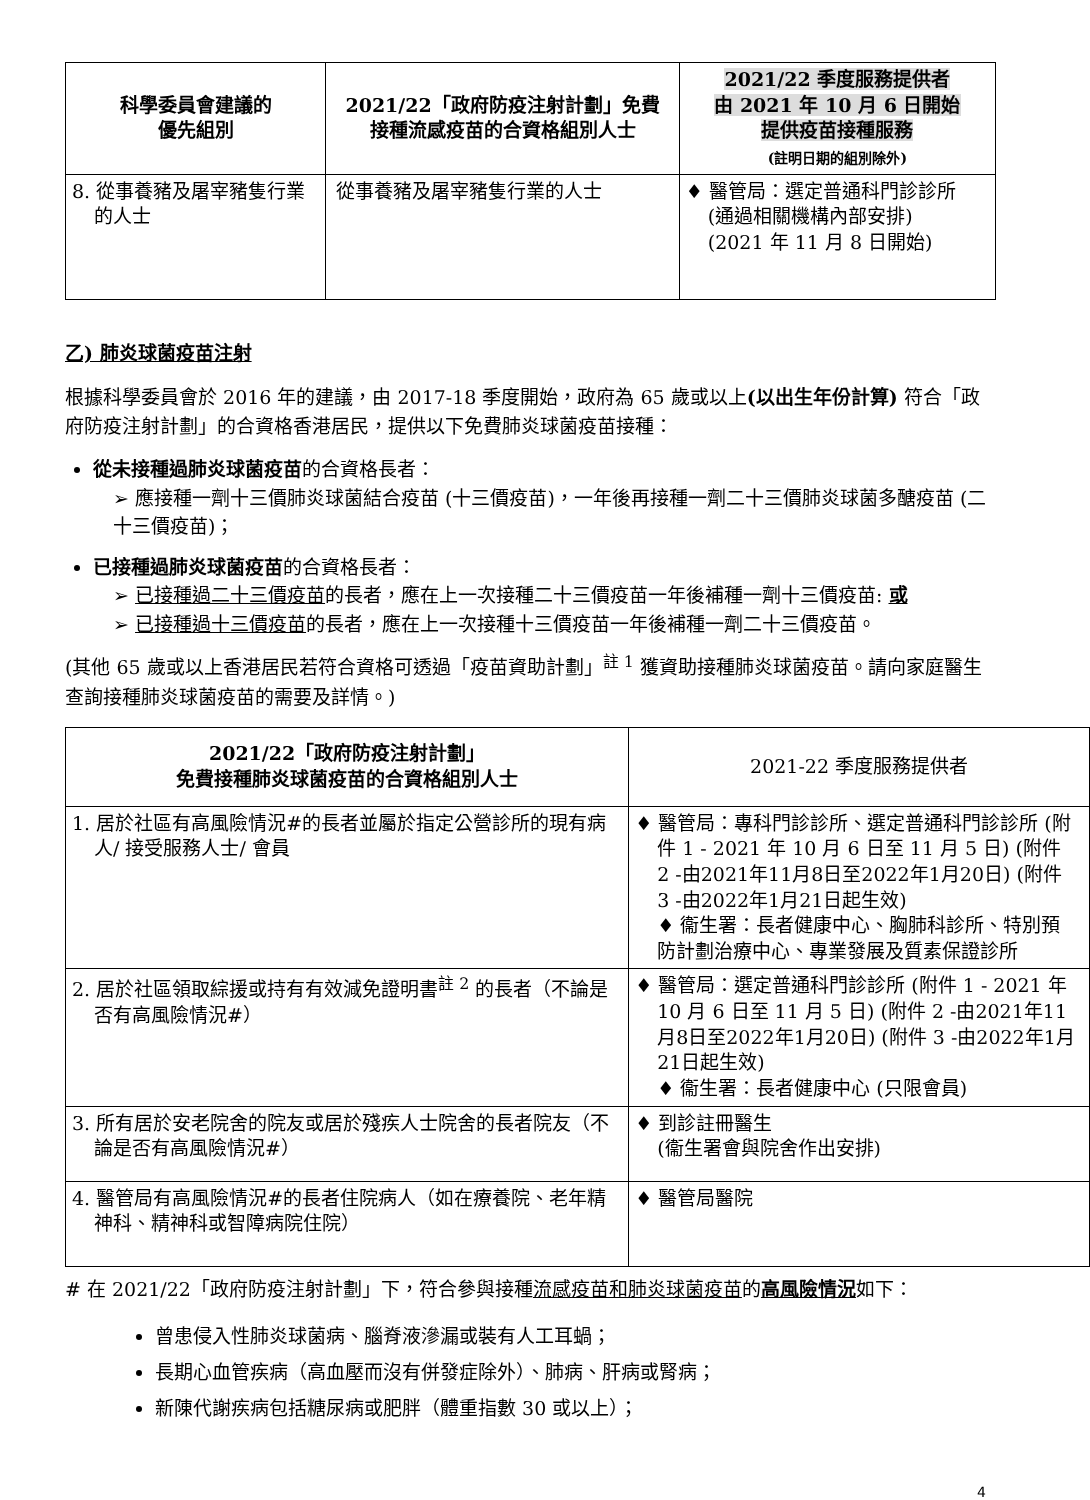| 科學委員會建議的 優先組別 | 2021/22「政府防疫注射計劃」免費接種流感疫苗的合資格組別人士 | 2021/22 季度服務提供者 由 2021 年 10 月 6 日開始 提供疫苗接種服務 (註明日期的組別除外) |
| --- | --- | --- |
| 8. 從事養豬及屠宰豬隻行業的人士 | 從事養豬及屠宰豬隻行業的人士 | ♦ 醫管局：選定普通科門診診所 (通過相關機構內部安排) (2021 年 11 月 8 日開始) |
乙) 肺炎球菌疫苗注射
根據科學委員會於 2016 年的建議，由 2017-18 季度開始，政府為 65 歲或以上(以出生年份計算) 符合「政府防疫注射計劃」的合資格香港居民，提供以下免費肺炎球菌疫苗接種：
從未接種過肺炎球菌疫苗的合資格長者：
➢ 應接種一劑十三價肺炎球菌結合疫苗 (十三價疫苗)，一年後再接種一劑二十三價肺炎球菌多醣疫苗 (二十三價疫苗)；
已接種過肺炎球菌疫苗的合資格長者：
➢ 已接種過二十三價疫苗的長者，應在上一次接種二十三價疫苗一年後補種一劑十三價疫苗: 或
➢ 已接種過十三價疫苗的長者，應在上一次接種十三價疫苗一年後補種一劑二十三價疫苗。
(其他 65 歲或以上香港居民若符合資格可透過「疫苗資助計劃」<sup>註 1</sup> 獲資助接種肺炎球菌疫苗。請向家庭醫生查詢接種肺炎球菌疫苗的需要及詳情。)
| 2021/22「政府防疫注射計劃」 免費接種肺炎球菌疫苗的合資格組別人士 | 2021-22 季度服務提供者 |
| --- | --- |
| 1. 居於社區有高風險情況#的長者並屬於指定公營診所的現有病人/ 接受服務人士/ 會員 | ♦ 醫管局：專科門診診所、選定普通科門診診所 (附件 1 - 2021 年 10 月 6 日至 11 月 5 日) (附件 2 -由2021年11月8日至2022年1月20日) (附件 3 -由2022年1月21日起生效) ♦ 衞生署：長者健康中心、胸肺科診所、特別預防計劃治療中心、專業發展及質素保證診所 |
| 2. 居於社區領取綜援或持有有效減免證明書<sup>註 2</sup> 的長者（不論是否有高風險情況#） | ♦ 醫管局：選定普通科門診診所 (附件 1 - 2021 年 10 月 6 日至 11 月 5 日) (附件 2 -由2021年11月8日至2022年1月20日) (附件 3 -由2022年1月21日起生效) ♦ 衞生署：長者健康中心 (只限會員) |
| 3. 所有居於安老院舍的院友或居於殘疾人士院舍的長者院友（不論是否有高風險情況#） | ♦ 到診註冊醫生 (衞生署會與院舍作出安排) |
| 4. 醫管局有高風險情況#的長者住院病人（如在療養院、老年精神科、精神科或智障病院住院） | ♦ 醫管局醫院 |
# 在 2021/22「政府防疫注射計劃」下，符合參與接種流感疫苗和肺炎球菌疫苗的高風險情況如下：
曾患侵入性肺炎球菌病、腦脊液滲漏或裝有人工耳蝸；
長期心血管疾病（高血壓而沒有併發症除外）、肺病、肝病或腎病；
新陳代謝疾病包括糖尿病或肥胖（體重指數 30 或以上）；
4